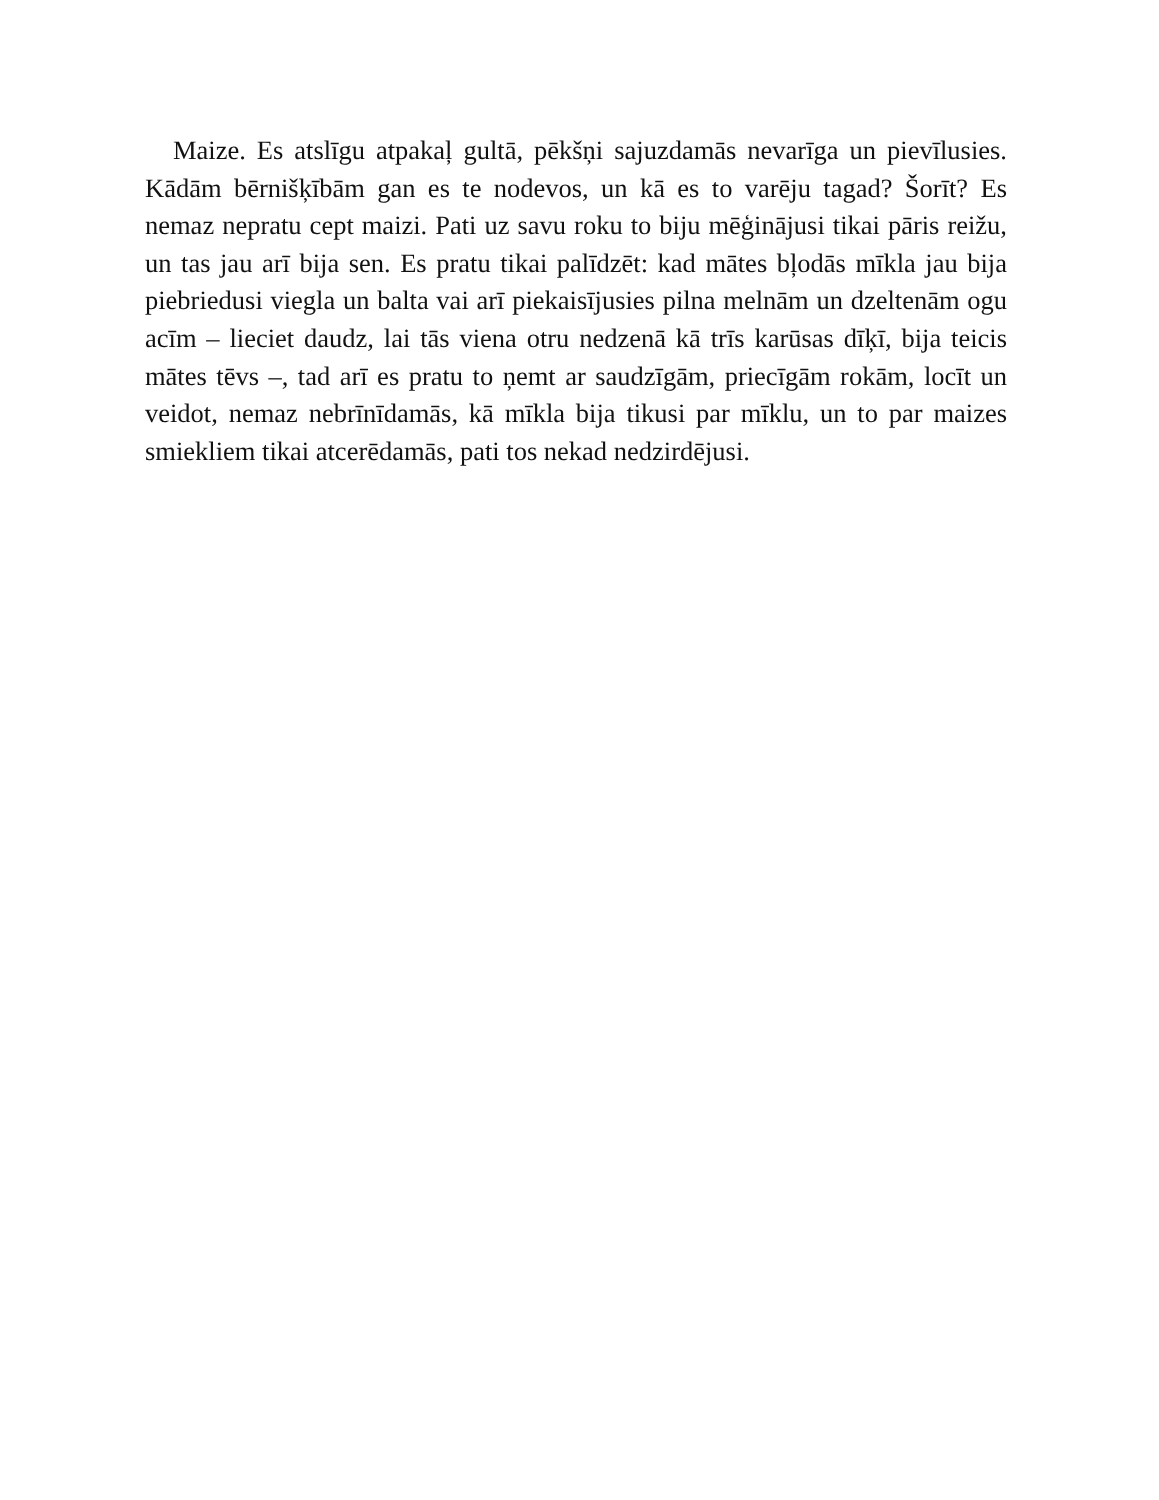Maize. Es atslīgu atpakaļ gultā, pēkšņi sajuzdamās nevarīga un pievīlusies. Kādām bērnišķībām gan es te nodevos, un kā es to varēju tagad? Šorīt? Es nemaz nepratu cept maizi. Pati uz savu roku to biju mēģinājusi tikai pāris reižu, un tas jau arī bija sen. Es pratu tikai palīdzēt: kad mātes bļodās mīkla jau bija piebriedusi viegla un balta vai arī piekaisījusies pilna melnām un dzeltenām ogu acīm – lieciet daudz, lai tās viena otru nedzenā kā trīs karūsas dīķī, bija teicis mātes tēvs –, tad arī es pratu to ņemt ar saudzīgām, priecīgām rokām, locīt un veidot, nemaz nebrīnīdamās, kā mīkla bija tikusi par mīklu, un to par maizes smiekliem tikai atcerēdamās, pati tos nekad nedzirdējusi.